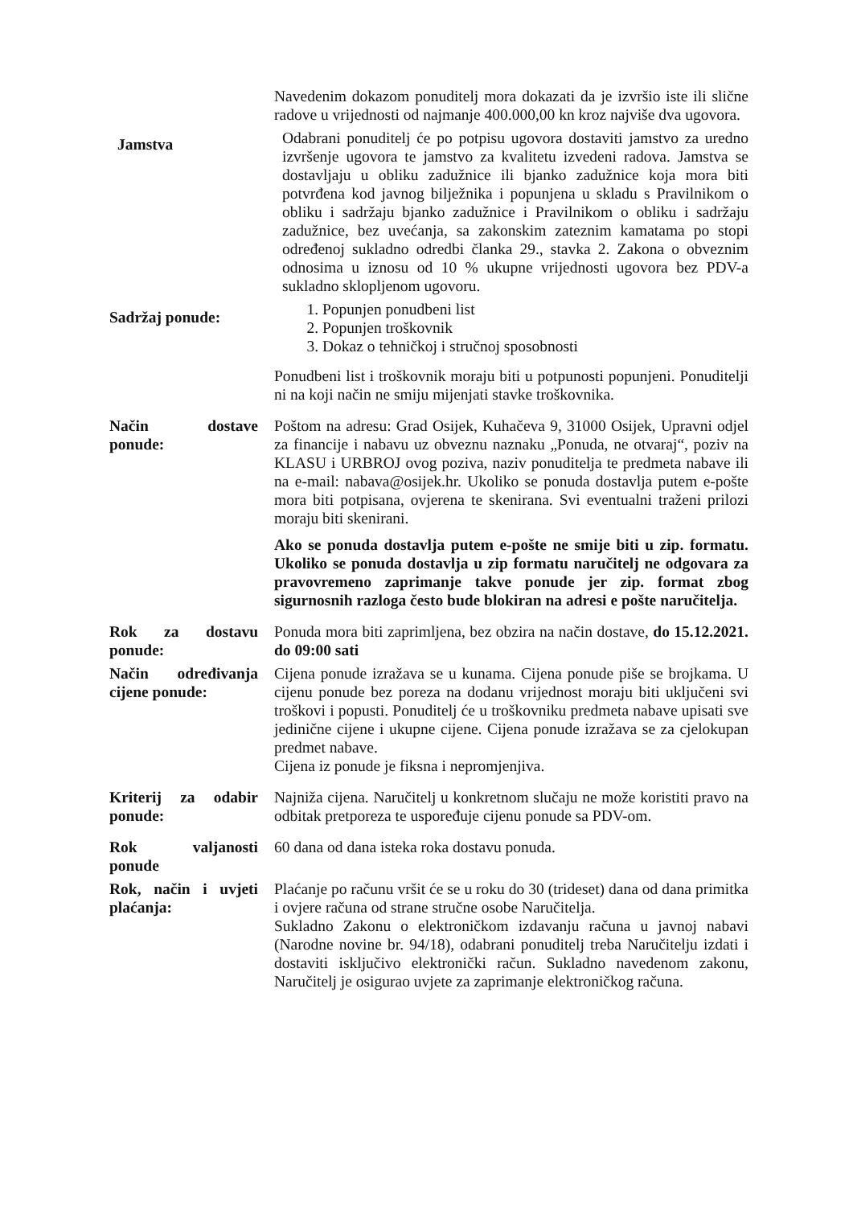Navedenim dokazom ponuditelj mora dokazati da je izvršio iste ili slične radove u vrijednosti od najmanje 400.000,00 kn kroz najviše dva ugovora.
Jamstva
Odabrani ponuditelj će po potpisu ugovora dostaviti jamstvo za uredno izvršenje ugovora te jamstvo za kvalitetu izvedeni radova. Jamstva se dostavljaju u obliku zadužnice ili bjanko zadužnice koja mora biti potvrđena kod javnog bilježnika i popunjena u skladu s Pravilnikom o obliku i sadržaju bjanko zadužnice i Pravilnikom o obliku i sadržaju zadužnice, bez uvećanja, sa zakonskim zateznim kamatama po stopi određenoj sukladno odredbi članka 29., stavka 2. Zakona o obveznim odnosima u iznosu od 10 % ukupne vrijednosti ugovora bez PDV-a sukladno sklopljenom ugovoru.
Sadržaj ponude:
1. Popunjen ponudbeni list
2. Popunjen troškovnik
3. Dokaz o tehničkoj i stručnoj sposobnosti
Ponudbeni list i troškovnik moraju biti u potpunosti popunjeni. Ponuditelji ni na koji način ne smiju mijenjati stavke troškovnika.
Način dostave ponude:
Poštom na adresu: Grad Osijek, Kuhačeva 9, 31000 Osijek, Upravni odjel za financije i nabavu uz obveznu naznaku „Ponuda, ne otvaraj“, poziv na KLASU i URBROJ ovog poziva, naziv ponuditelja te predmeta nabave ili na e-mail: nabava@osijek.hr. Ukoliko se ponuda dostavlja putem e-pošte mora biti potpisana, ovjerena te skenirana. Svi eventualni traženi prilozi moraju biti skenirani.
Ako se ponuda dostavlja putem e-pošte ne smije biti u zip. formatu. Ukoliko se ponuda dostavlja u zip formatu naručitelj ne odgovara za pravovremeno zaprimanje takve ponude jer zip. format zbog sigurnosnih razloga često bude blokiran na adresi e pošte naručitelja.
Rok za dostavu ponude:
Ponuda mora biti zaprimljena, bez obzira na način dostave, do 15.12.2021. do 09:00 sati
Način određivanja cijene ponude:
Cijena ponude izražava se u kunama. Cijena ponude piše se brojkama. U cijenu ponude bez poreza na dodanu vrijednost moraju biti uključeni svi troškovi i popusti. Ponuditelj će u troškovniku predmeta nabave upisati sve jedinične cijene i ukupne cijene. Cijena ponude izražava se za cjelokupan predmet nabave.
Cijena iz ponude je fiksna i nepromjenjiva.
Kriterij za odabir ponude:
Najniža cijena. Naručitelj u konkretnom slučaju ne može koristiti pravo na odbitak pretporeza te uspoređuje cijenu ponude sa PDV-om.
Rok valjanosti ponude
60 dana od dana isteka roka dostavu ponuda.
Rok, način i uvjeti plaćanja:
Plaćanje po računu vršit će se u roku do 30 (trideset) dana od dana primitka i ovjere računa od strane stručne osobe Naručitelja.
Sukladno Zakonu o elektroničkom izdavanju računa u javnoj nabavi (Narodne novine br. 94/18), odabrani ponuditelj treba Naručitelju izdati i dostaviti isključivo elektronički račun. Sukladno navedenom zakonu, Naručitelj je osigurao uvjete za zaprimanje elektroničkog računa.